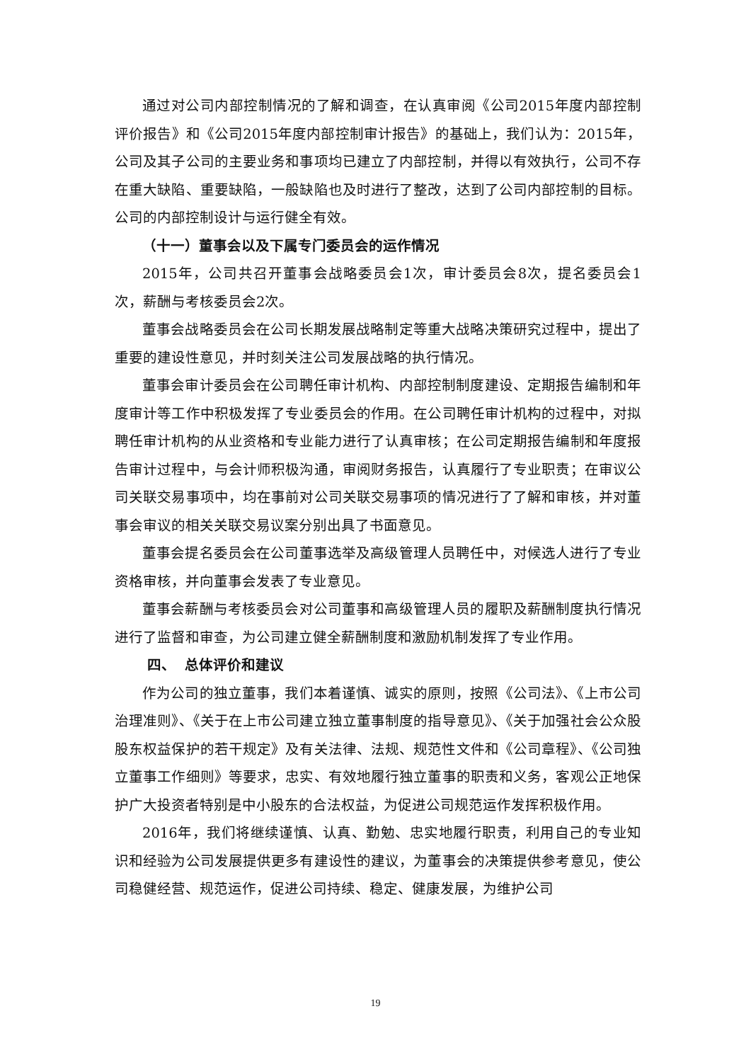通过对公司内部控制情况的了解和调查，在认真审阅《公司2015年度内部控制评价报告》和《公司2015年度内部控制审计报告》的基础上，我们认为：2015年，公司及其子公司的主要业务和事项均已建立了内部控制，并得以有效执行，公司不存在重大缺陷、重要缺陷，一般缺陷也及时进行了整改，达到了公司内部控制的目标。公司的内部控制设计与运行健全有效。
（十一）董事会以及下属专门委员会的运作情况
2015年，公司共召开董事会战略委员会1次，审计委员会8次，提名委员会1次，薪酬与考核委员会2次。
董事会战略委员会在公司长期发展战略制定等重大战略决策研究过程中，提出了重要的建设性意见，并时刻关注公司发展战略的执行情况。
董事会审计委员会在公司聘任审计机构、内部控制制度建设、定期报告编制和年度审计等工作中积极发挥了专业委员会的作用。在公司聘任审计机构的过程中，对拟聘任审计机构的从业资格和专业能力进行了认真审核；在公司定期报告编制和年度报告审计过程中，与会计师积极沟通，审阅财务报告，认真履行了专业职责；在审议公司关联交易事项中，均在事前对公司关联交易事项的情况进行了了解和审核，并对董事会审议的相关关联交易议案分别出具了书面意见。
董事会提名委员会在公司董事选举及高级管理人员聘任中，对候选人进行了专业资格审核，并向董事会发表了专业意见。
董事会薪酬与考核委员会对公司董事和高级管理人员的履职及薪酬制度执行情况进行了监督和审查，为公司建立健全薪酬制度和激励机制发挥了专业作用。
四、 总体评价和建议
作为公司的独立董事，我们本着谨慎、诚实的原则，按照《公司法》、《上市公司治理准则》、《关于在上市公司建立独立董事制度的指导意见》、《关于加强社会公众股股东权益保护的若干规定》及有关法律、法规、规范性文件和《公司章程》、《公司独立董事工作细则》等要求，忠实、有效地履行独立董事的职责和义务，客观公正地保护广大投资者特别是中小股东的合法权益，为促进公司规范运作发挥积极作用。
2016年，我们将继续谨慎、认真、勤勉、忠实地履行职责，利用自己的专业知识和经验为公司发展提供更多有建设性的建议，为董事会的决策提供参考意见，使公司稳健经营、规范运作，促进公司持续、稳定、健康发展，为维护公司
19